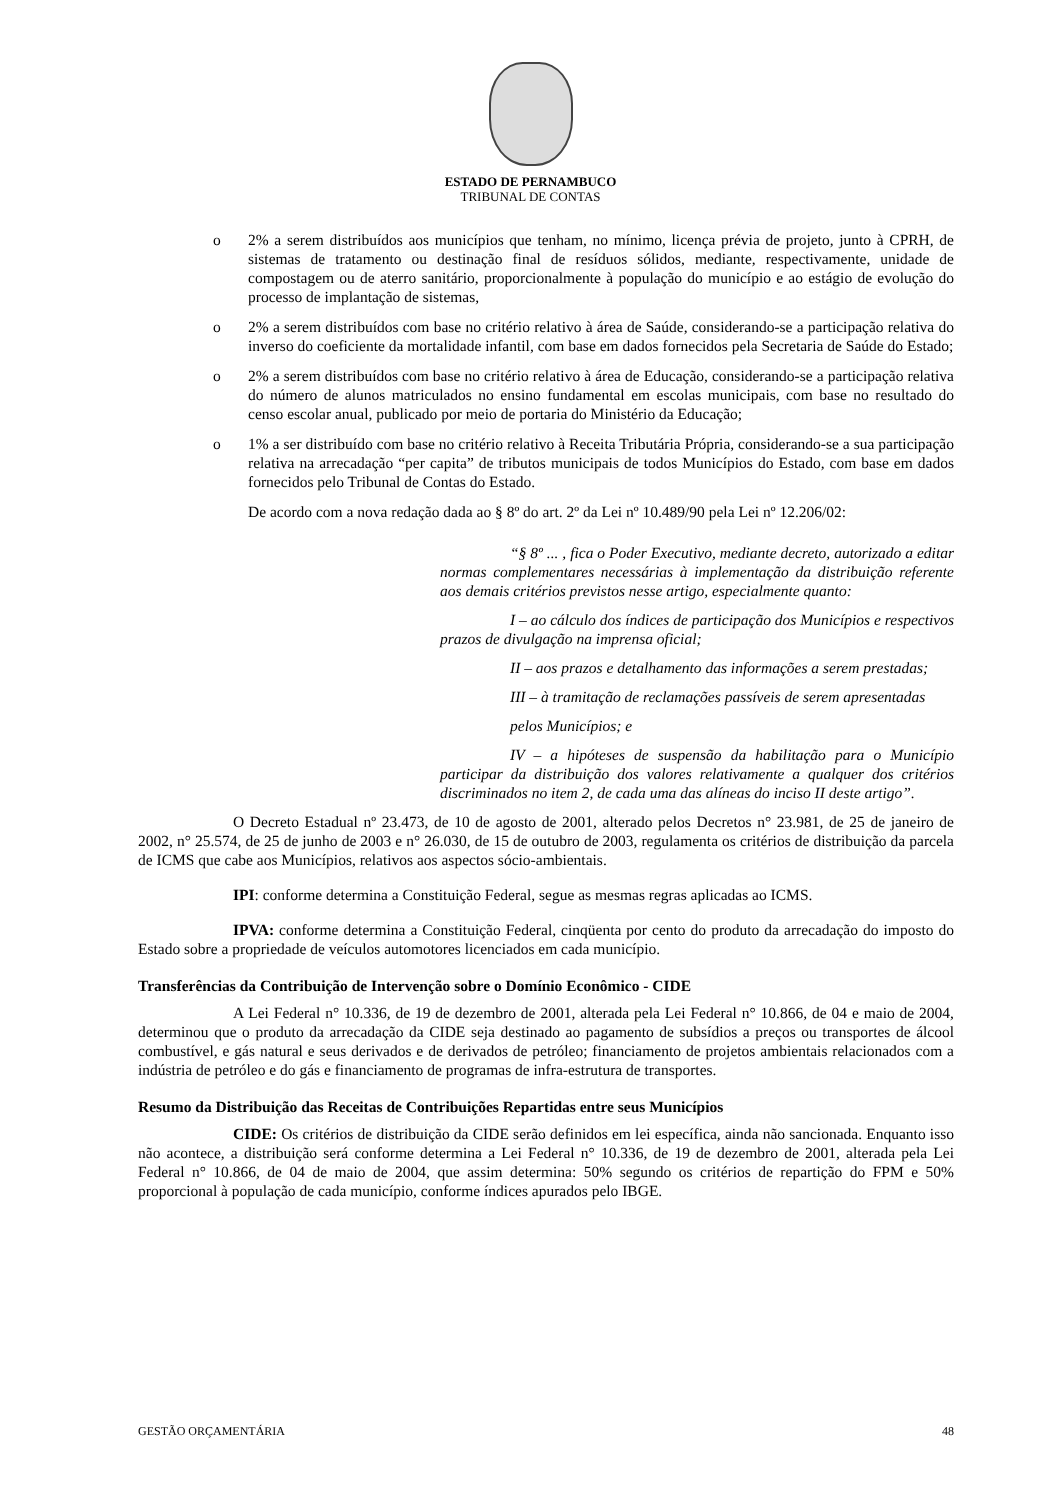ESTADO DE PERNAMBUCO
TRIBUNAL DE CONTAS
o 2% a serem distribuídos aos municípios que tenham, no mínimo, licença prévia de projeto, junto à CPRH, de sistemas de tratamento ou destinação final de resíduos sólidos, mediante, respectivamente, unidade de compostagem ou de aterro sanitário, proporcionalmente à população do município e ao estágio de evolução do processo de implantação de sistemas,
o 2% a serem distribuídos com base no critério relativo à área de Saúde, considerando-se a participação relativa do inverso do coeficiente da mortalidade infantil, com base em dados fornecidos pela Secretaria de Saúde do Estado;
o 2% a serem distribuídos com base no critério relativo à área de Educação, considerando-se a participação relativa do número de alunos matriculados no ensino fundamental em escolas municipais, com base no resultado do censo escolar anual, publicado por meio de portaria do Ministério da Educação;
o 1% a ser distribuído com base no critério relativo à Receita Tributária Própria, considerando-se a sua participação relativa na arrecadação “per capita” de tributos municipais de todos Municípios do Estado, com base em dados fornecidos pelo Tribunal de Contas do Estado.
De acordo com a nova redação dada ao § 8º do art. 2º da Lei nº 10.489/90 pela Lei nº 12.206/02:
“§ 8º ... , fica o Poder Executivo, mediante decreto, autorizado a editar normas complementares necessárias à implementação da distribuição referente aos demais critérios previstos nesse artigo, especialmente quanto:
I – ao cálculo dos índices de participação dos Municípios e respectivos prazos de divulgação na imprensa oficial;
II – aos prazos e detalhamento das informações a serem prestadas;
III – à tramitação de reclamações passíveis de serem apresentadas
pelos Municípios; e
IV – a hipóteses de suspensão da habilitação para o Município participar da distribuição dos valores relativamente a qualquer dos critérios discriminados no item 2, de cada uma das alíneas do inciso II deste artigo”.
O Decreto Estadual nº 23.473, de 10 de agosto de 2001, alterado pelos Decretos n° 23.981, de 25 de janeiro de 2002, n° 25.574, de 25 de junho de 2003 e n° 26.030, de 15 de outubro de 2003, regulamenta os critérios de distribuição da parcela de ICMS que cabe aos Municípios, relativos aos aspectos sócio-ambientais.
IPI: conforme determina a Constituição Federal, segue as mesmas regras aplicadas ao ICMS.
IPVA: conforme determina a Constituição Federal, cinqüenta por cento do produto da arrecadação do imposto do Estado sobre a propriedade de veículos automotores licenciados em cada município.
Transferências da Contribuição de Intervenção sobre o Domínio Econômico - CIDE
A Lei Federal n° 10.336, de 19 de dezembro de 2001, alterada pela Lei Federal n° 10.866, de 04 e maio de 2004, determinou que o produto da arrecadação da CIDE seja destinado ao pagamento de subsídios a preços ou transportes de álcool combustível, e gás natural e seus derivados e de derivados de petróleo; financiamento de projetos ambientais relacionados com a indústria de petróleo e do gás e financiamento de programas de infra-estrutura de transportes.
Resumo da Distribuição das Receitas de Contribuições Repartidas entre seus Municípios
CIDE: Os critérios de distribuição da CIDE serão definidos em lei específica, ainda não sancionada. Enquanto isso não acontece, a distribuição será conforme determina a Lei Federal n° 10.336, de 19 de dezembro de 2001, alterada pela Lei Federal n° 10.866, de 04 de maio de 2004, que assim determina: 50% segundo os critérios de repartição do FPM e 50% proporcional à população de cada município, conforme índices apurados pelo IBGE.
GESTÃO ORÇAMENTÁRIA 48